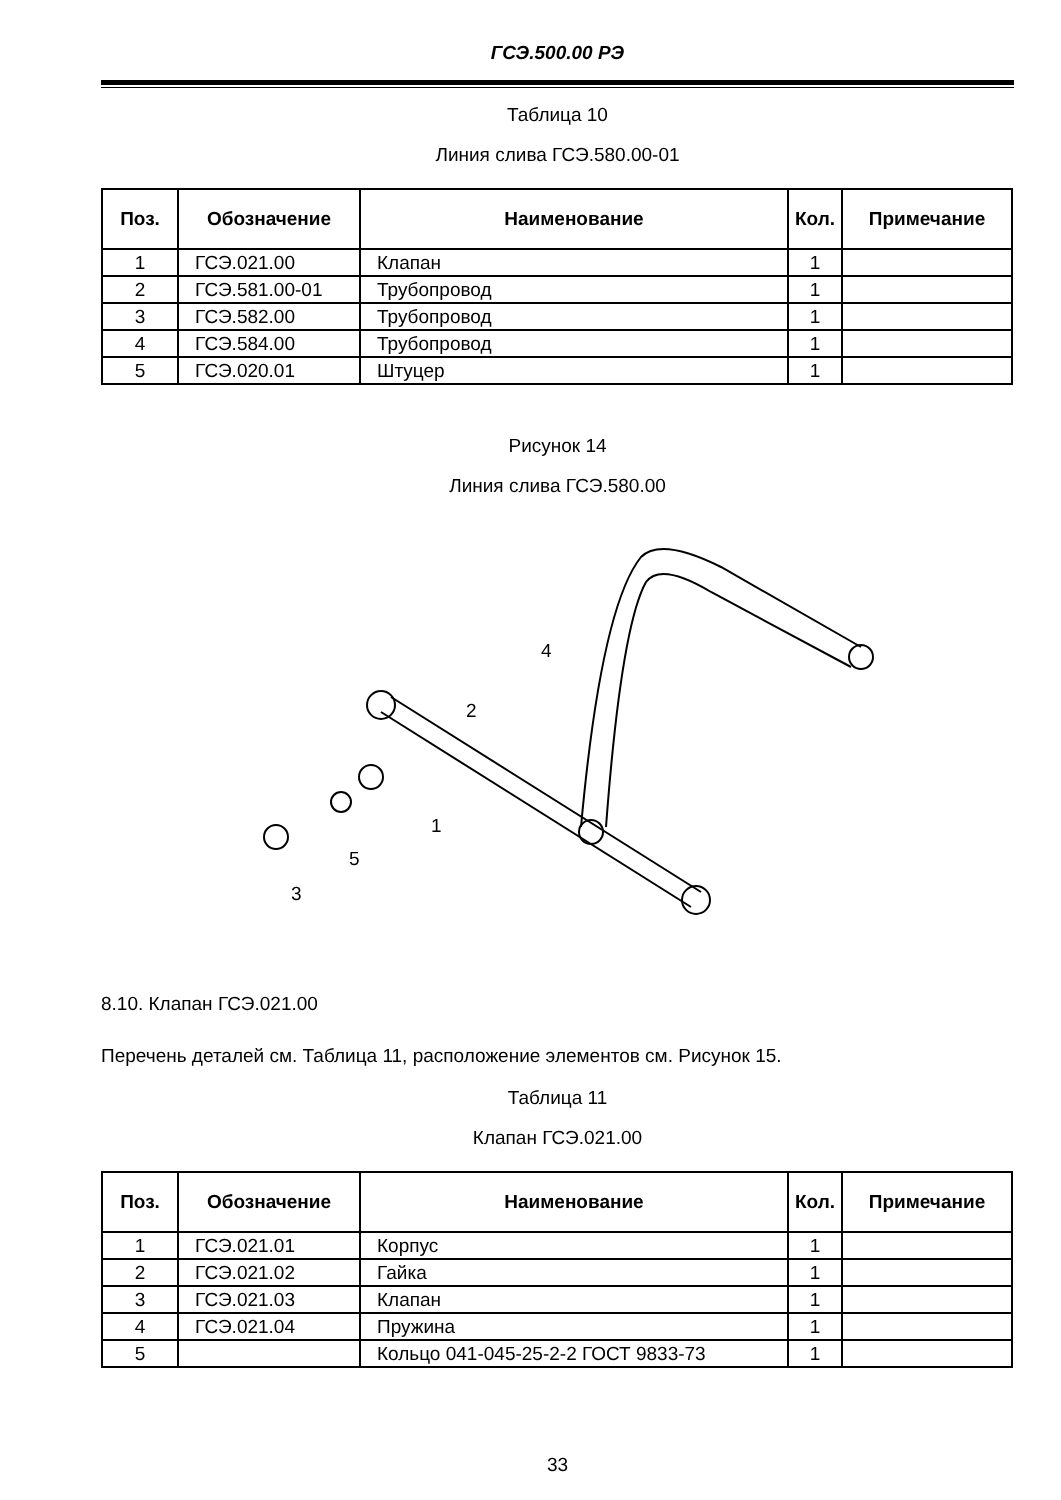ГСЭ.500.00 РЭ
Таблица 10
Линия слива ГСЭ.580.00-01
| Поз. | Обозначение | Наименование | Кол. | Примечание |
| --- | --- | --- | --- | --- |
| 1 | ГСЭ.021.00 | Клапан | 1 | |
| 2 | ГСЭ.581.00-01 | Трубопровод | 1 | |
| 3 | ГСЭ.582.00 | Трубопровод | 1 | |
| 4 | ГСЭ.584.00 | Трубопровод | 1 | |
| 5 | ГСЭ.020.01 | Штуцер | 1 | |
Рисунок 14
Линия слива ГСЭ.580.00
4
2
1
5
3
8.10. Клапан ГСЭ.021.00
Перечень деталей см. Таблица 11, расположение элементов см. Рисунок 15.
Таблица 11
Клапан ГСЭ.021.00
| Поз. | Обозначение | Наименование | Кол. | Примечание |
| --- | --- | --- | --- | --- |
| 1 | ГСЭ.021.01 | Корпус | 1 | |
| 2 | ГСЭ.021.02 | Гайка | 1 | |
| 3 | ГСЭ.021.03 | Клапан | 1 | |
| 4 | ГСЭ.021.04 | Пружина | 1 | |
| 5 | | Кольцо 041-045-25-2-2 ГОСТ 9833-73 | 1 | |
33